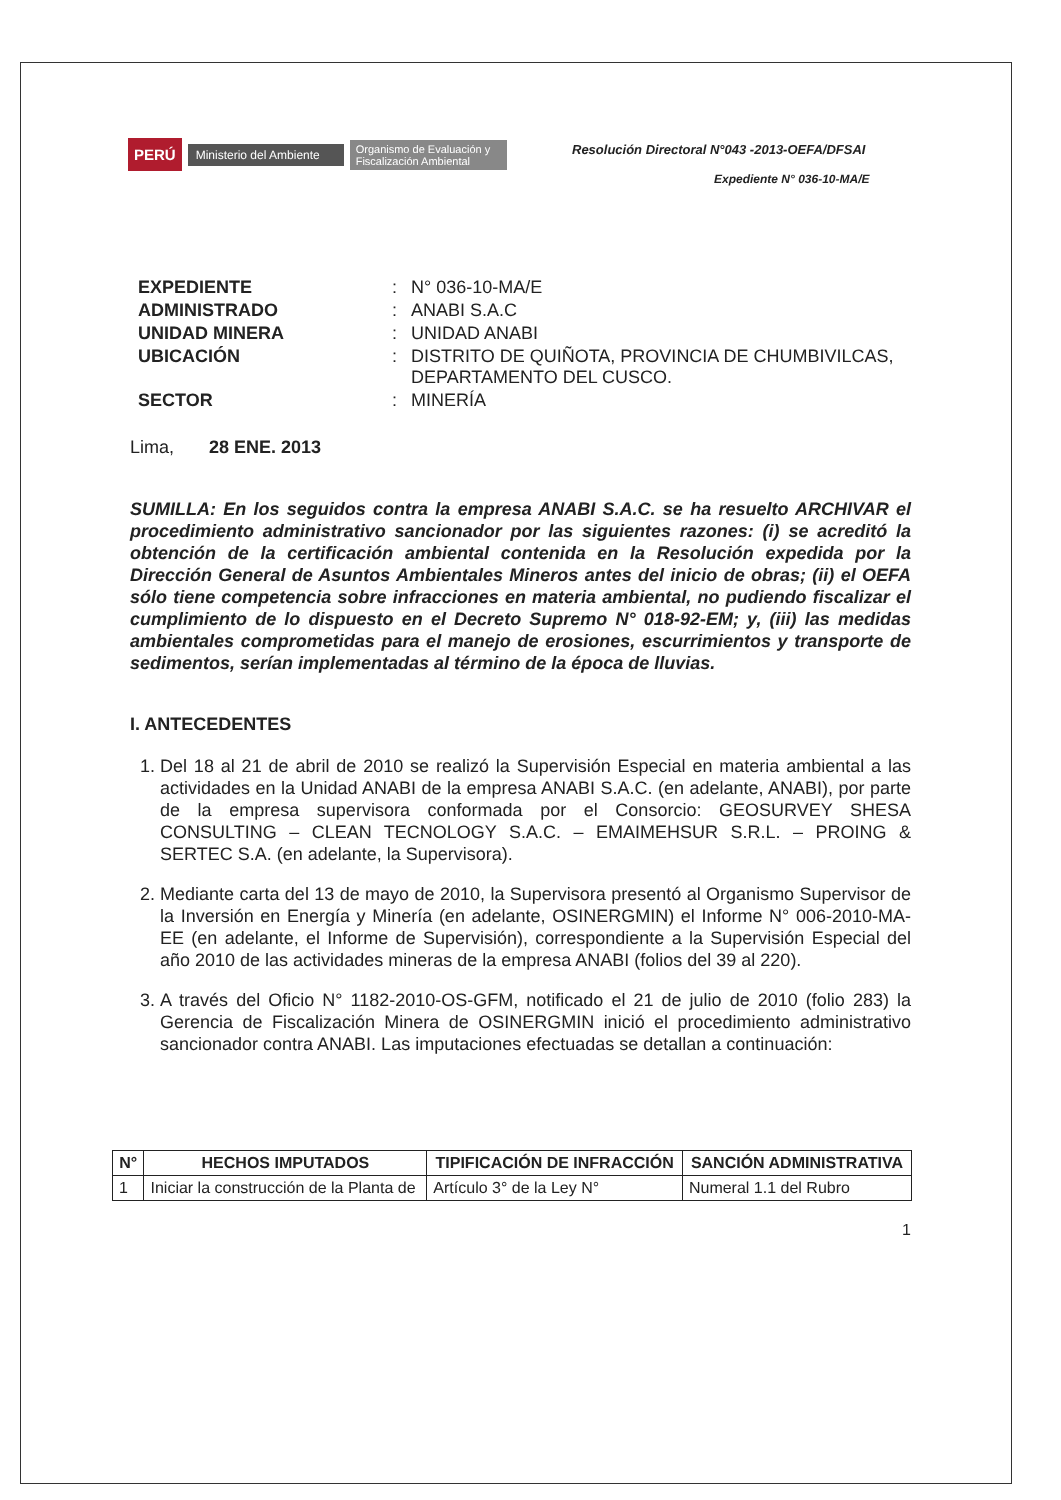PERÚ Ministerio del Ambiente Organismo de Evaluación y Fiscalización Ambiental
Resolución Directoral N°043 -2013-OEFA/DFSAI
Expediente N° 036-10-MA/E
| EXPEDIENTE | : | N° 036-10-MA/E |
| ADMINISTRADO | : | ANABI S.A.C |
| UNIDAD MINERA | : | UNIDAD ANABI |
| UBICACIÓN | : | DISTRITO DE QUIÑOTA, PROVINCIA DE CHUMBIVILCAS, DEPARTAMENTO DEL CUSCO. |
| SECTOR | : | MINERÍA |
Lima, 28 ENE. 2013
SUMILLA: En los seguidos contra la empresa ANABI S.A.C. se ha resuelto ARCHIVAR el procedimiento administrativo sancionador por las siguientes razones: (i) se acreditó la obtención de la certificación ambiental contenida en la Resolución expedida por la Dirección General de Asuntos Ambientales Mineros antes del inicio de obras; (ii) el OEFA sólo tiene competencia sobre infracciones en materia ambiental, no pudiendo fiscalizar el cumplimiento de lo dispuesto en el Decreto Supremo N° 018-92-EM; y, (iii) las medidas ambientales comprometidas para el manejo de erosiones, escurrimientos y transporte de sedimentos, serían implementadas al término de la época de lluvias.
I. ANTECEDENTES
1. Del 18 al 21 de abril de 2010 se realizó la Supervisión Especial en materia ambiental a las actividades en la Unidad ANABI de la empresa ANABI S.A.C. (en adelante, ANABI), por parte de la empresa supervisora conformada por el Consorcio: GEOSURVEY SHESA CONSULTING – CLEAN TECNOLOGY S.A.C. – EMAIMEHSUR S.R.L. – PROING & SERTEC S.A. (en adelante, la Supervisora).
2. Mediante carta del 13 de mayo de 2010, la Supervisora presentó al Organismo Supervisor de la Inversión en Energía y Minería (en adelante, OSINERGMIN) el Informe N° 006-2010-MA-EE (en adelante, el Informe de Supervisión), correspondiente a la Supervisión Especial del año 2010 de las actividades mineras de la empresa ANABI (folios del 39 al 220).
3. A través del Oficio N° 1182-2010-OS-GFM, notificado el 21 de julio de 2010 (folio 283) la Gerencia de Fiscalización Minera de OSINERGMIN inició el procedimiento administrativo sancionador contra ANABI. Las imputaciones efectuadas se detallan a continuación:
| N° | HECHOS IMPUTADOS | TIPIFICACIÓN DE INFRACCIÓN | SANCIÓN ADMINISTRATIVA |
| --- | --- | --- | --- |
| 1 | Iniciar la construcción de la Planta de | Artículo 3° de la Ley N° | Numeral 1.1 del Rubro |
1